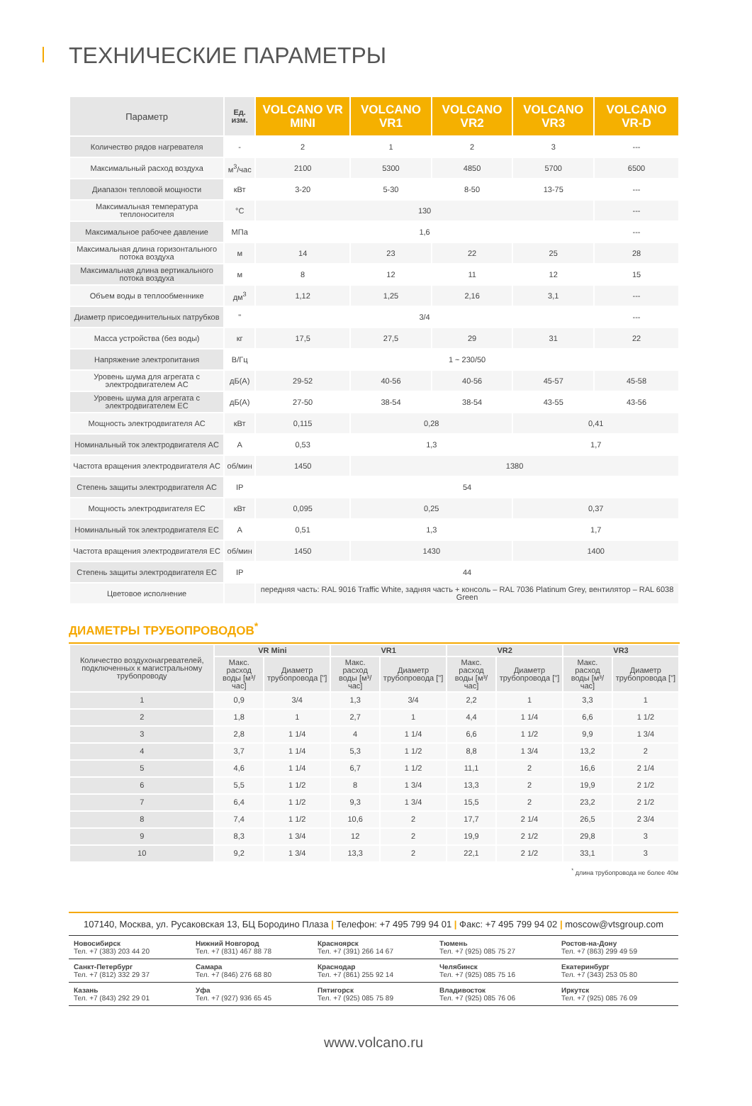ТЕХНИЧЕСКИЕ ПАРАМЕТРЫ
| Параметр | Ед. изм. | VOLCANO VR MINI | VOLCANO VR1 | VOLCANO VR2 | VOLCANO VR3 | VOLCANO VR-D |
| --- | --- | --- | --- | --- | --- | --- |
| Количество рядов нагревателя | - | 2 | 1 | 2 | 3 | --- |
| Максимальный расход воздуха | м<sup>3</sup>/час | 2100 | 5300 | 4850 | 5700 | 6500 |
| Диапазон тепловой мощности | кВт | 3-20 | 5-30 | 8-50 | 13-75 | --- |
| Максимальная температура теплоносителя | °C | 130 | | | | --- |
| Максимальное рабочее давление | МПа | 1,6 | | | | --- |
| Максимальная длина горизонтального потока воздуха | м | 14 | 23 | 22 | 25 | 28 |
| Максимальная длина вертикального потока воздуха | м | 8 | 12 | 11 | 12 | 15 |
| Объем воды в теплообменнике | дм<sup>3</sup> | 1,12 | 1,25 | 2,16 | 3,1 | --- |
| Диаметр присоединительных патрубков | " | 3/4 | | | | --- |
| Масса устройства (без воды) | кг | 17,5 | 27,5 | 29 | 31 | 22 |
| Напряжение электропитания | В/Гц | 1 ~ 230/50 | | | | |
| Уровень шума для агрегата с электродвигателем AC | дБ(А) | 29-52 | 40-56 | 40-56 | 45-57 | 45-58 |
| Уровень шума для агрегата с электродвигателем EC | дБ(А) | 27-50 | 38-54 | 38-54 | 43-55 | 43-56 |
| Мощность электродвигателя AC | кВт | 0,115 | 0,28 | | 0,41 | |
| Номинальный ток электродвигателя AC | A | 0,53 | 1,3 | | 1,7 | |
| Частота вращения электродвигателя AC | об/мин | 1450 | 1380 | | | |
| Степень защиты электродвигателя AC | IP | 54 | | | | |
| Мощность электродвигателя EC | кВт | 0,095 | 0,25 | | 0,37 | |
| Номинальный ток электродвигателя EC | A | 0,51 | 1,3 | | 1,7 | |
| Частота вращения электродвигателя EC | об/мин | 1450 | 1430 | | 1400 | |
| Степень защиты электродвигателя EC | IP | 44 | | | | |
| Цветовое исполнение | | передняя часть: RAL 9016 Traffic White, задняя часть + консоль – RAL 7036 Platinum Grey, вентилятор – RAL 6038 Green | | | | |
ДИАМЕТРЫ ТРУБОПРОВОДОВ<sup>*</sup>
| Количество воздухонагревателей, подключенных к магистральному трубопроводу | VR Mini | | VR1 | | VR2 | | VR3 | |
| --- | --- | --- | --- | --- | --- | --- | --- | --- |
| | Макс. расход воды [м³/час] | Диаметр трубопровода ["] | Макс. расход воды [м³/час] | Диаметр трубопровода ["] | Макс. расход воды [м³/час] | Диаметр трубопровода ["] | Макс. расход воды [м³/час] | Диаметр трубопровода ["] |
| 1 | 0,9 | 3/4 | 1,3 | 3/4 | 2,2 | 1 | 3,3 | 1 |
| 2 | 1,8 | 1 | 2,7 | 1 | 4,4 | 1 1/4 | 6,6 | 1 1/2 |
| 3 | 2,8 | 1 1/4 | 4 | 1 1/4 | 6,6 | 1 1/2 | 9,9 | 1 3/4 |
| 4 | 3,7 | 1 1/4 | 5,3 | 1 1/2 | 8,8 | 1 3/4 | 13,2 | 2 |
| 5 | 4,6 | 1 1/4 | 6,7 | 1 1/2 | 11,1 | 2 | 16,6 | 2 1/4 |
| 6 | 5,5 | 1 1/2 | 8 | 1 3/4 | 13,3 | 2 | 19,9 | 2 1/2 |
| 7 | 6,4 | 1 1/2 | 9,3 | 1 3/4 | 15,5 | 2 | 23,2 | 2 1/2 |
| 8 | 7,4 | 1 1/2 | 10,6 | 2 | 17,7 | 2 1/4 | 26,5 | 2 3/4 |
| 9 | 8,3 | 1 3/4 | 12 | 2 | 19,9 | 2 1/2 | 29,8 | 3 |
| 10 | 9,2 | 1 3/4 | 13,3 | 2 | 22,1 | 2 1/2 | 33,1 | 3 |
<sup>*</sup> длина трубопровода не более 40м
107140, Москва, ул. Русаковская 13, БЦ Бородино Плаза | Телефон: +7 495 799 94 01 | Факс: +7 495 799 94 02 | moscow@vtsgroup.com
Новосибирск
Тел. +7 (383) 203 44 20
Нижний Новгород
Тел. +7 (831) 467 88 78
Красноярск
Тел. +7 (391) 266 14 67
Тюмень
Тел. +7 (925) 085 75 27
Ростов-на-Дону
Тел. +7 (863) 299 49 59
Санкт-Петербург
Тел. +7 (812) 332 29 37
Самара
Тел. +7 (846) 276 68 80
Краснодар
Тел. +7 (861) 255 92 14
Челябинск
Тел. +7 (925) 085 75 16
Екатеринбург
Тел. +7 (343) 253 05 80
Казань
Тел. +7 (843) 292 29 01
Уфа
Тел. +7 (927) 936 65 45
Пятигорск
Тел. +7 (925) 085 75 89
Владивосток
Тел. +7 (925) 085 76 06
Иркутск
Тел. +7 (925) 085 76 09
www.volcano.ru